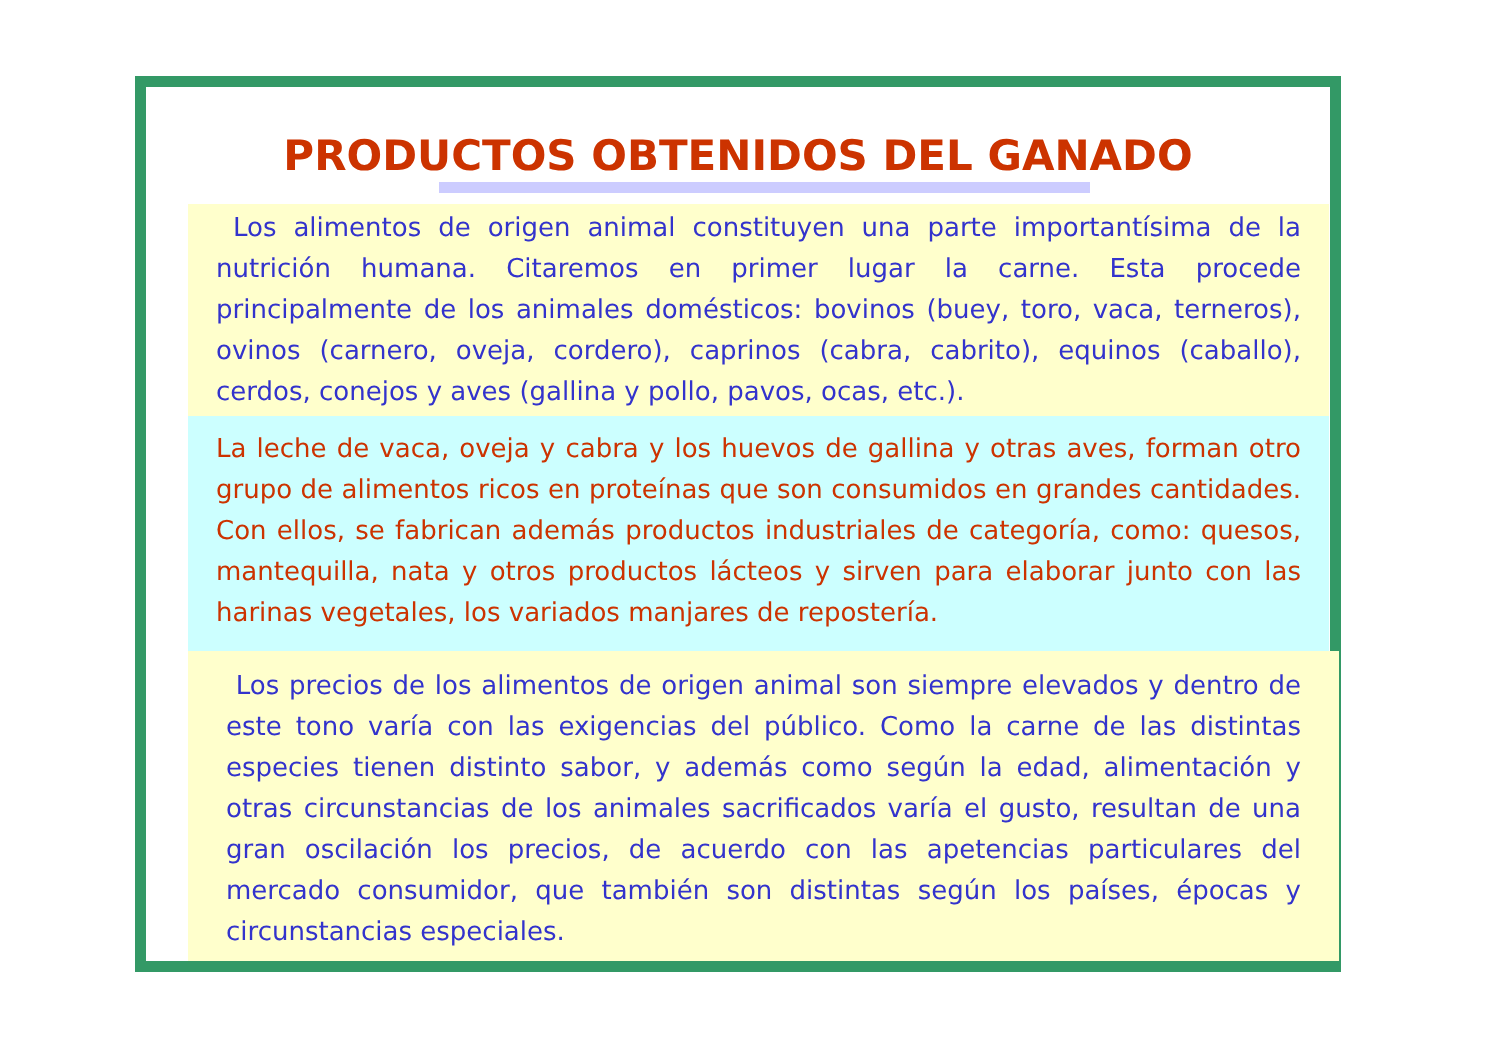PRODUCTOS OBTENIDOS DEL GANADO
Los alimentos de origen animal constituyen una parte importantísima de la nutrición humana. Citaremos en primer lugar la carne. Esta procede principalmente de los animales domésticos: bovinos (buey, toro, vaca, terneros), ovinos (carnero, oveja, cordero), caprinos (cabra, cabrito), equinos (caballo), cerdos, conejos y aves (gallina y pollo, pavos, ocas, etc.).
La leche de vaca, oveja y cabra y los huevos de gallina y otras aves, forman otro grupo de alimentos ricos en proteínas que son consumidos en grandes cantidades. Con ellos, se fabrican además productos industriales de categoría, como: quesos, mantequilla, nata y otros productos lácteos y sirven para elaborar junto con las harinas vegetales, los variados manjares de repostería.
Los precios de los alimentos de origen animal son siempre elevados y dentro de este tono varía con las exigencias del público. Como la carne de las distintas especies tienen distinto sabor, y además como según la edad, alimentación y otras circunstancias de los animales sacrificados varía el gusto, resultan de una gran oscilación los precios, de acuerdo con las apetencias particulares del mercado consumidor, que también son distintas según los países, épocas y circunstancias especiales.